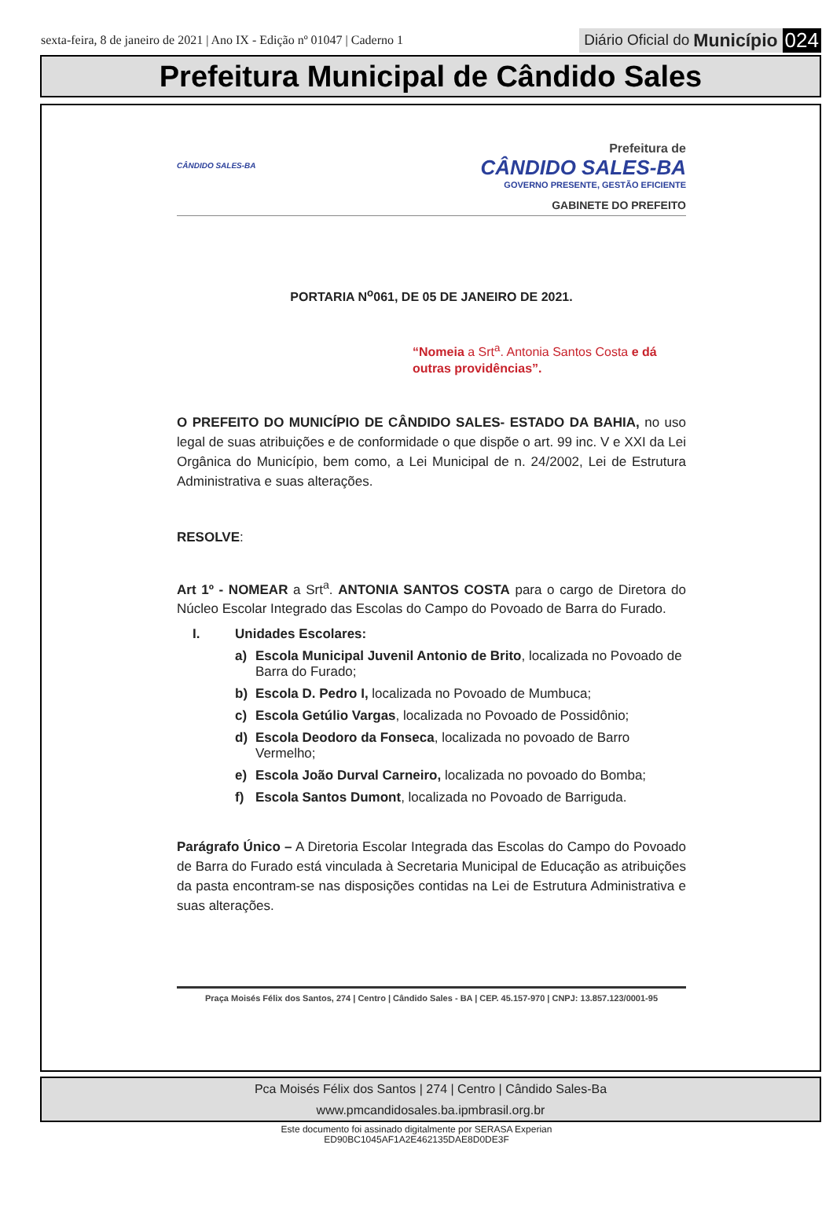sexta-feira, 8 de janeiro de 2021 | Ano IX - Edição nº 01047 | Caderno 1
Diário Oficial do Município 024
Prefeitura Municipal de Cândido Sales
CÂNDIDO SALES-BA
Prefeitura de
CÂNDIDO SALES-BA
GOVERNO PRESENTE, GESTÃO EFICIENTE
GABINETE DO PREFEITO
PORTARIA N<sup>o</sup>061, DE 05 DE JANEIRO DE 2021.
“Nomeia a Srt<sup>a</sup>. Antonia Santos Costa e dá outras providências”.
O PREFEITO DO MUNICÍPIO DE CÂNDIDO SALES- ESTADO DA BAHIA, no uso legal de suas atribuições e de conformidade o que dispõe o art. 99 inc. V e XXI da Lei Orgânica do Município, bem como, a Lei Municipal de n. 24/2002, Lei de Estrutura Administrativa e suas alterações.
RESOLVE:
Art 1º - NOMEAR a Srt<sup>a</sup>. ANTONIA SANTOS COSTA para o cargo de Diretora do Núcleo Escolar Integrado das Escolas do Campo do Povoado de Barra do Furado.
I. Unidades Escolares:
a) Escola Municipal Juvenil Antonio de Brito, localizada no Povoado de Barra do Furado;
b) Escola D. Pedro I, localizada no Povoado de Mumbuca;
c) Escola Getúlio Vargas, localizada no Povoado de Possidônio;
d) Escola Deodoro da Fonseca, localizada no povoado de Barro Vermelho;
e) Escola João Durval Carneiro, localizada no povoado do Bomba;
f) Escola Santos Dumont, localizada no Povoado de Barriguda.
Parágrafo Único – A Diretoria Escolar Integrada das Escolas do Campo do Povoado de Barra do Furado está vinculada à Secretaria Municipal de Educação as atribuições da pasta encontram-se nas disposições contidas na Lei de Estrutura Administrativa e suas alterações.
Praça Moisés Félix dos Santos, 274 | Centro | Cândido Sales - BA | CEP. 45.157-970 | CNPJ: 13.857.123/0001-95
Pca Moisés Félix dos Santos | 274 | Centro | Cândido Sales-Ba
www.pmcandidosales.ba.ipmbrasil.org.br
Este documento foi assinado digitalmente por SERASA Experian
ED90BC1045AF1A2E462135DAE8D0DE3F